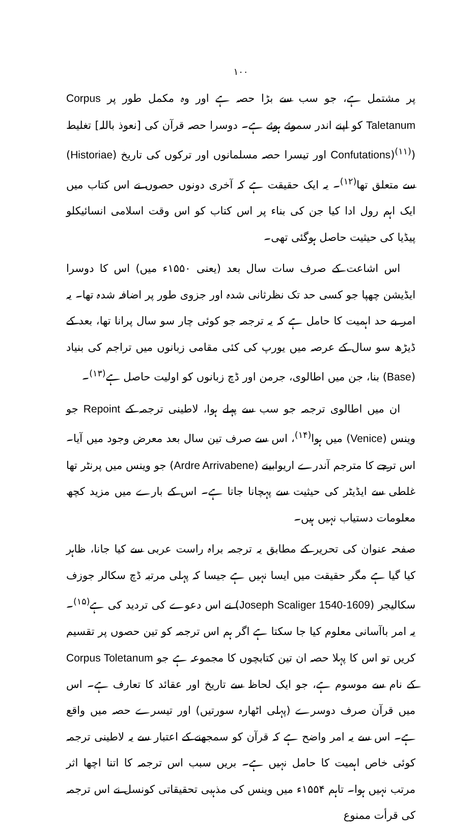۱۰۰
پر مشتمل ہے، جو سب سے بڑا حصہ ہے اور وہ مکمل طور پر Corpus Taletanum کو اپنے اندر سموئے ہوئے ہے۔ دوسرا حصہ قرآن کی [نعوذ باللہ] تغلیط (Confutations)<sup>(۱۱)</sup> اور تیسرا حصہ مسلمانوں اور ترکوں کی تاریخ (Historiae) سے متعلق تھا<sup>(۱۲)</sup>۔ یہ ایک حقیقت ہے کہ آخری دونوں حصوں نے اس کتاب میں ایک اہم رول ادا کیا جن کی بناء پر اس کتاب کو اس وقت اسلامی انسائیکلو پیڈیا کی حیثیت حاصل ہوگئی تھی۔
اس اشاعت کے صرف سات سال بعد (یعنی ۱۵۵۰ء میں) اس کا دوسرا ایڈیشن چھپا جو کسی حد تک نظرثانی شدہ اور جزوی طور پر اضافہ شدہ تھا۔ یہ امر بے حد اہمیت کا حامل ہے کہ یہ ترجمہ جو کوئی چار سو سال پرانا تھا، بعد کے ڈیڑھ سو سال کے عرصہ میں یورپ کی کئی مقامی زبانوں میں تراجم کی بنیاد (Base) بنا، جن میں اطالوی، جرمن اور ڈچ زبانوں کو اولیت حاصل ہے<sup>(۱۳)</sup>۔
ان میں اطالوی ترجمہ جو سب سے پہلے ہوا، لاطینی ترجمہ کے Repoint جو وینس (Venice) میں ہوا<sup>(۱۴)</sup>، اس سے صرف تین سال بعد معرض وجود میں آیا۔ اس ترجے کا مترجم آندرے اریوابینے (Ardre Arrivabene) جو وینس میں پرنٹر تھا غلطی سے ایڈیٹر کی حیثیت سے پہچانا جاتا ہے۔ اس کے بارے میں مزید کچھ معلومات دستیاب نہیں ہیں۔
صفحہ عنوان کی تحریر کے مطابق یہ ترجمہ براہ راست عربی سے کیا جانا، ظاہر کیا گیا ہے مگر حقیقت میں ایسا نہیں ہے جیسا کہ پہلی مرتبہ ڈچ سکالر جوزف سکالیجر (Joseph Scaliger 1540-1609) نے اس دعوے کی تردید کی ہے<sup>(۱۵)</sup>۔ یہ امر باآسانی معلوم کیا جا سکتا ہے اگر ہم اس ترجمہ کو تین حصوں پر تقسیم کریں تو اس کا پہلا حصہ ان تین کتابچوں کا مجموعہ ہے جو Corpus Toletanum کے نام سے موسوم ہے، جو ایک لحاظ سے تاریخ اور عقائد کا تعارف ہے۔ اس میں قرآن صرف دوسرے (پہلی اٹھارہ سورتیں) اور تیسرے حصہ میں واقع ہے۔ اس سے یہ امر واضح ہے کہ قرآن کو سمجھنے کے اعتبار سے یہ لاطینی ترجمہ کوئی خاص اہمیت کا حامل نہیں ہے۔ بریں سبب اس ترجمہ کا اتنا اچھا اثر مرتب نہیں ہوا۔ تاہم ۱۵۵۴ء میں وینس کی مذہبی تحقیقاتی کونسل نے اس ترجمہ کی قرأت ممنوع